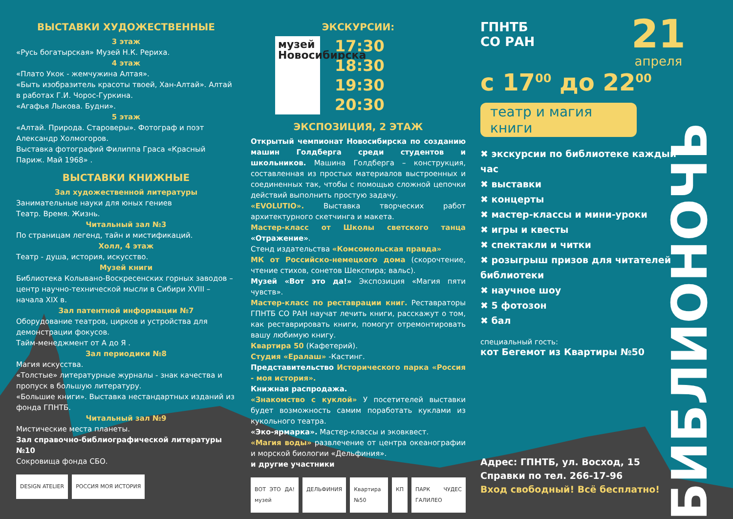ВЫСТАВКИ ХУДОЖЕСТВЕННЫЕ
3 этаж
«Русь богатырская» Музей Н.К. Рериха.
4 этаж
«Плато Укок - жемчужина Алтая».
«Быть изобразитель красоты твоей, Хан-Алтай». Алтай в работах Г.И. Чорос-Гуркина.
«Агафья Лыкова. Будни».
5 этаж
«Алтай. Природа. Староверы». Фотограф и поэт Александр Холмогоров.
Выставка фотографий Филиппа Граса «Красный Париж. Май 1968» .
ВЫСТАВКИ КНИЖНЫЕ
Зал художественной литературы
Занимательные науки для юных гениев
Театр. Время. Жизнь.
Читальный зал №3
По страницам легенд, тайн и мистификаций.
Холл, 4 этаж
Театр - душа, история, искусство.
Музей книги
Библиотека Колывано-Воскресенских горных заводов – центр научно-технической мысли в Сибири XVIII – начала XIX в.
Зал патентной информации №7
Оборудование театров, цирков и устройства для демонстрации фокусов.
Тайм-менеджмент от А до Я .
Зал периодики №8
Магия искусства.
«Толстые» литературные журналы - знак качества и пропуск в большую литературу.
«Большие книги». Выставка нестандартных изданий из фонда ГПНТБ.
Читальный зал №9
Мистические места планеты.
Зал справочно-библиографической литературы №10
Сокровища фонда СБО.
DESIGN ATELIER РОССИЯ МОЯ ИСТОРИЯ
ЭКСКУРСИИ:
музей Новосибирска
17:30
18:30
19:30
20:30
ЭКСПОЗИЦИЯ, 2 ЭТАЖ
Открытый чемпионат Новосибирска по созданию машин Голдберга среди студентов и школьников. Машина Голдберга – конструкция, составленная из простых материалов выстроенных и соединенных так, чтобы с помощью сложной цепочки действий выполнить простую задачу.
«EVOLUTIO». Выставка творческих работ архитектурного скетчинга и макета.
Мастер-класс от Школы светского танца «Отражение».
Стенд издательства «Комсомольская правда»
МК от Российско-немецкого дома (скорочтение, чтение стихов, сонетов Шекспира; вальс).
Музей «Вот это да!» Экспозиция «Магия пяти чувств».
Мастер-класс по реставрации книг. Реставраторы ГПНТБ СО РАН научат лечить книги, расскажут о том, как реставрировать книги, помогут отремонтировать вашу любимую книгу.
Квартира 50 (Кафетерий).
Студия «Ералаш» -Кастинг.
Представительство Исторического парка «Россия - моя история».
Книжная распродажа.
«Знакомство с куклой» У посетителей выставки будет возможность самим поработать куклами из кукольного театра.
«Эко-ярмарка». Мастер-классы и эковквест.
«Магия воды» развлечение от центра океанографии и морской биологии «Дельфиния».
и другие участники
ВОТ ЭТО ДА! музей ДЕЛЬФИНИЯ Квартира №50 КП ПАРК ЧУДЕС ГАЛИЛЕО
ГПНТБ
СО РАН
21
апреля
с 17<sup>00</sup> до 22<sup>00</sup>
театр и магия книги
✖ экскурсии по библиотеке каждый час
✖ выставки
✖ концерты
✖ мастер-классы и мини-уроки
✖ игры и квесты
✖ спектакли и читки
✖ розыгрыш призов для читателей библиотеки
✖ научное шоу
✖ 5 фотозон
✖ бал
специальный гость:
кот Бегемот из Квартиры №50
Адрес: ГПНТБ, ул. Восход, 15
Справки по тел. 266-17-96
Вход свободный! Всё бесплатно!
БИБЛИОНОЧЬ